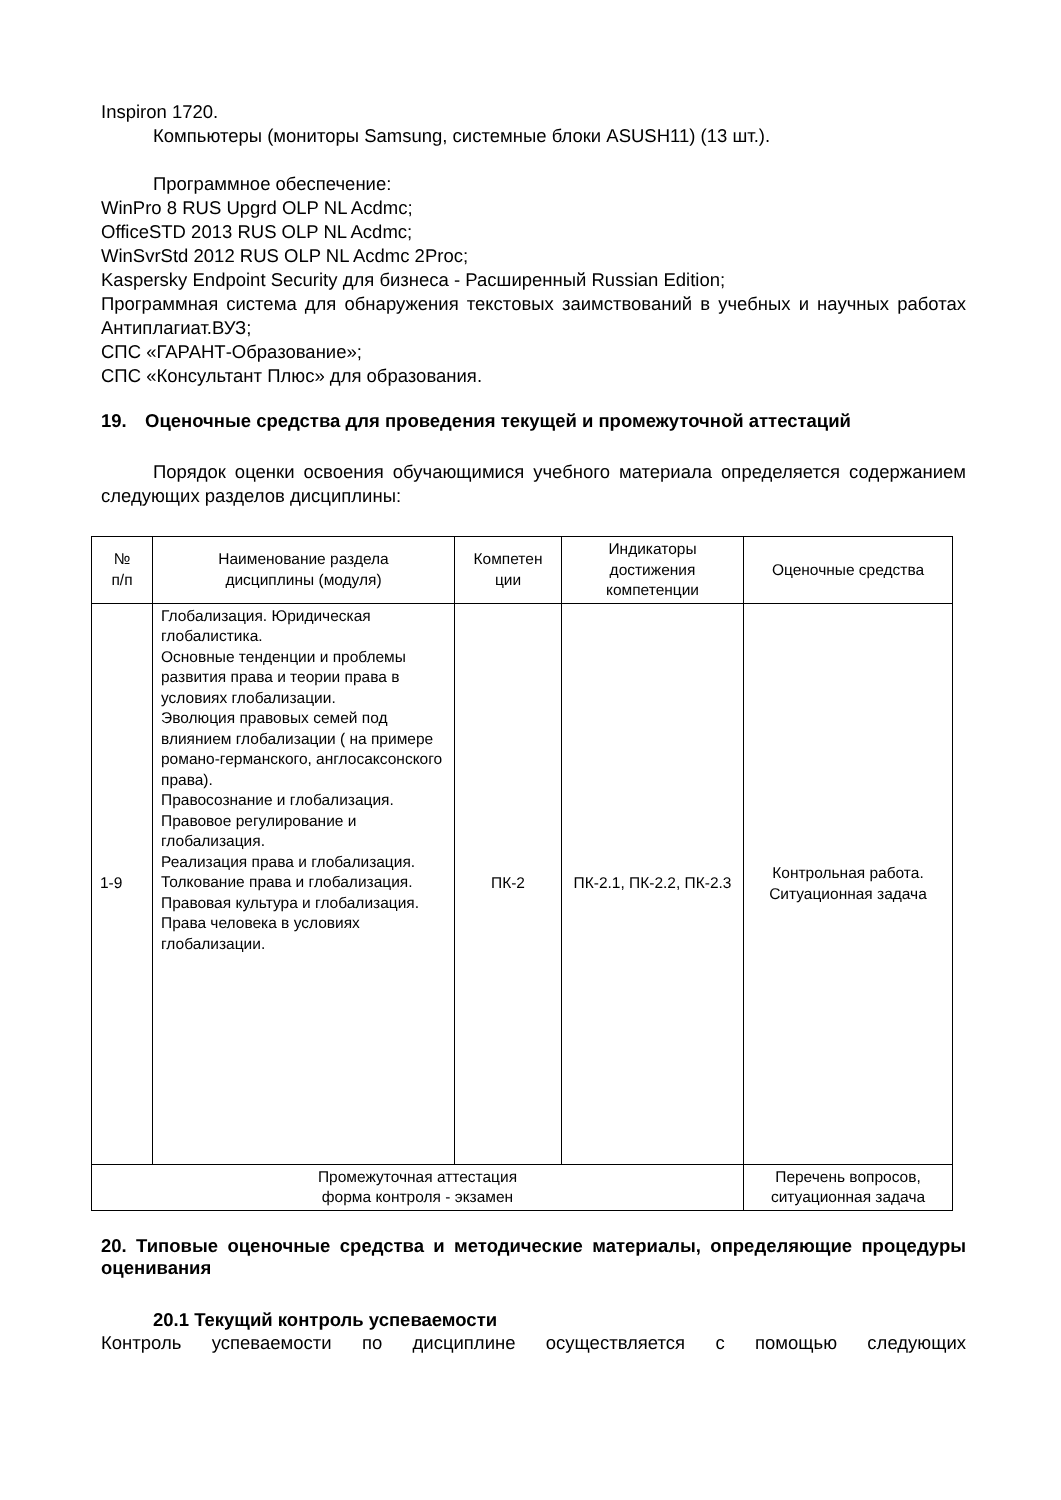Inspiron 1720.
Компьютеры (мониторы Samsung, системные блоки ASUSH11) (13 шт.).
Программное обеспечение:
WinPro 8 RUS Upgrd OLP NL Acdmc;
OfficeSTD 2013 RUS OLP NL Acdmc;
WinSvrStd 2012 RUS OLP NL Acdmc 2Proc;
Kaspersky Endpoint Security для бизнеса - Расширенный Russian Edition;
Программная система для обнаружения текстовых заимствований в учебных и научных работах Антиплагиат.ВУЗ;
СПС «ГАРАНТ-Образование»;
СПС «Консультант Плюс» для образования.
19. Оценочные средства для проведения текущей и промежуточной аттестаций
Порядок оценки освоения обучающимися учебного материала определяется содержанием следующих разделов дисциплины:
| № п/п | Наименование раздела дисциплины (модуля) | Компетен ции | Индикаторы достижения компетенции | Оценочные средства |
| 1-9 | Глобализация. Юридическая глобалистика. Основные тенденции и проблемы развития права и теории права в условиях глобализации. Эволюция правовых семей под влиянием глобализации ( на примере романо-германского, англосаксонского права). Правосознание и глобализация. Правовое регулирование и глобализация. Реализация права и глобализация. Толкование права и глобализация. Правовая культура и глобализация. Права человека в условиях глобализации. | ПК-2 | ПК-2.1, ПК-2.2, ПК-2.3 | Контрольная работа. Ситуационная задача |
| Промежуточная аттестация форма контроля - экзамен | | | | Перечень вопросов, ситуационная задача |
20. Типовые оценочные средства и методические материалы, определяющие процедуры оценивания
20.1 Текущий контроль успеваемости
Контроль успеваемости по дисциплине осуществляется с помощью следующих